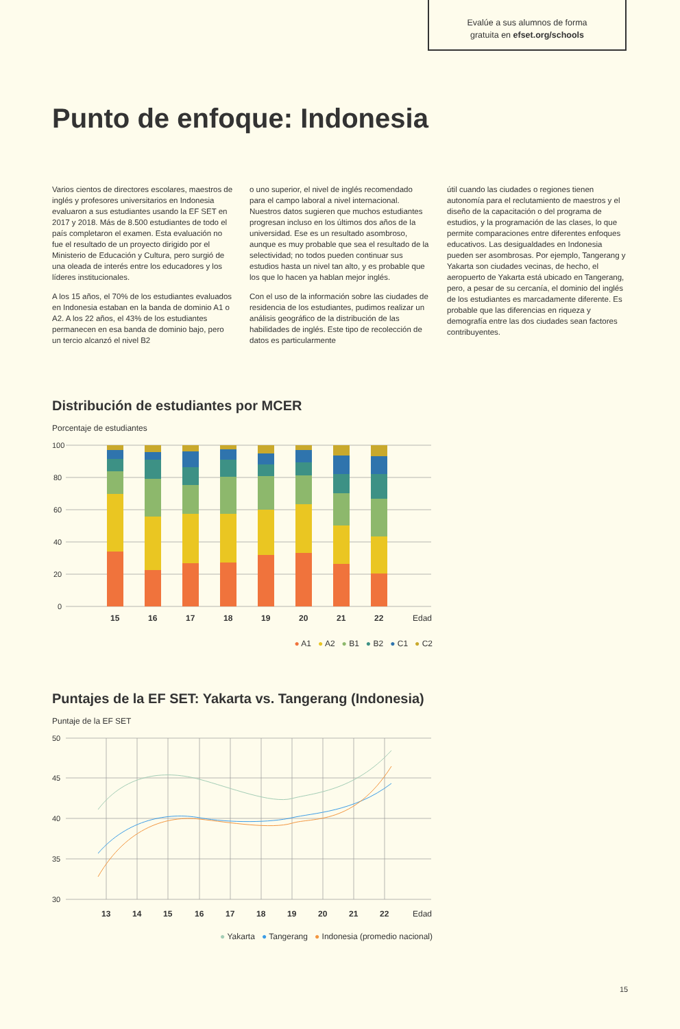Evalúe a sus alumnos de forma
gratuita en efset.org/schools
Punto de enfoque: Indonesia
Varios cientos de directores escolares, maestros de inglés y profesores universitarios en Indonesia evaluaron a sus estudiantes usando la EF SET en 2017 y 2018. Más de 8.500 estudiantes de todo el país completaron el examen. Esta evaluación no fue el resultado de un proyecto dirigido por el Ministerio de Educación y Cultura, pero surgió de una oleada de interés entre los educadores y los líderes institucionales.
A los 15 años, el 70% de los estudiantes evaluados en Indonesia estaban en la banda de dominio A1 o A2. A los 22 años, el 43% de los estudiantes permanecen en esa banda de dominio bajo, pero un tercio alcanzó el nivel B2
o uno superior, el nivel de inglés recomendado para el campo laboral a nivel internacional. Nuestros datos sugieren que muchos estudiantes progresan incluso en los últimos dos años de la universidad. Ese es un resultado asombroso, aunque es muy probable que sea el resultado de la selectividad; no todos pueden continuar sus estudios hasta un nivel tan alto, y es probable que los que lo hacen ya hablan mejor inglés.
Con el uso de la información sobre las ciudades de residencia de los estudiantes, pudimos realizar un análisis geográfico de la distribución de las habilidades de inglés. Este tipo de recolección de datos es particularmente
útil cuando las ciudades o regiones tienen autonomía para el reclutamiento de maestros y el diseño de la capacitación o del programa de estudios, y la programación de las clases, lo que permite comparaciones entre diferentes enfoques educativos. Las desigualdades en Indonesia pueden ser asombrosas. Por ejemplo, Tangerang y Yakarta son ciudades vecinas, de hecho, el aeropuerto de Yakarta está ubicado en Tangerang, pero, a pesar de su cercanía, el dominio del inglés de los estudiantes es marcadamente diferente. Es probable que las diferencias en riqueza y demografía entre las dos ciudades sean factores contribuyentes.
Distribución de estudiantes por MCER
Porcentaje de estudiantes
100
80
60
40
20
0
15
16
17
18
19
20
21
22
Edad
● A1 ● A2 ● B1 ● B2 ● C1 ● C2
Puntajes de la EF SET: Yakarta vs. Tangerang (Indonesia)
Puntaje de la EF SET
50
45
40
35
30
13
14
15
16
17
18
19
20
21
22
Edad
● Yakarta ● Tangerang ● Indonesia (promedio nacional)
15